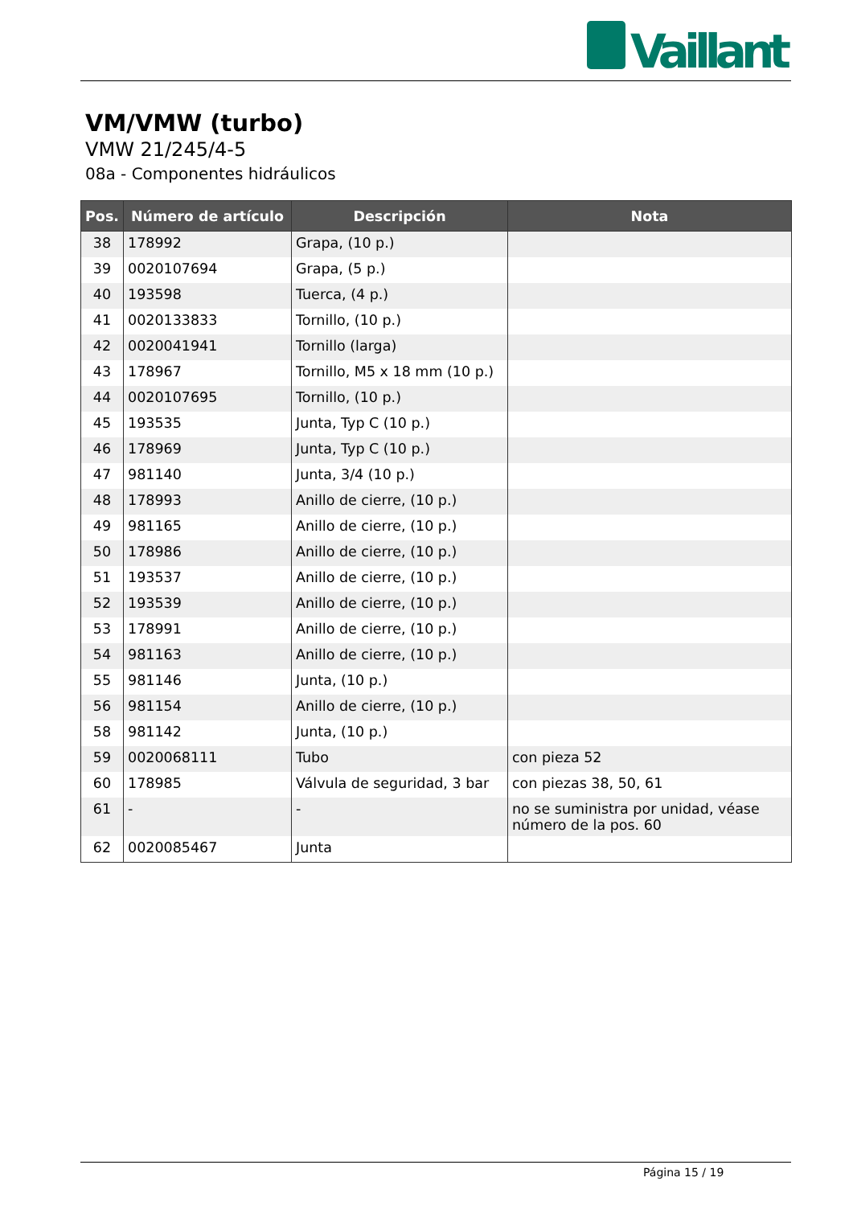Vaillant
VM/VMW (turbo)
VMW 21/245/4-5
08a - Componentes hidráulicos
| Pos. | Número de artículo | Descripción | Nota |
| --- | --- | --- | --- |
| 38 | 178992 | Grapa, (10 p.) | |
| 39 | 0020107694 | Grapa, (5 p.) | |
| 40 | 193598 | Tuerca, (4 p.) | |
| 41 | 0020133833 | Tornillo, (10 p.) | |
| 42 | 0020041941 | Tornillo (larga) | |
| 43 | 178967 | Tornillo, M5 x 18 mm (10 p.) | |
| 44 | 0020107695 | Tornillo, (10 p.) | |
| 45 | 193535 | Junta, Typ C (10 p.) | |
| 46 | 178969 | Junta, Typ C (10 p.) | |
| 47 | 981140 | Junta, 3/4 (10 p.) | |
| 48 | 178993 | Anillo de cierre, (10 p.) | |
| 49 | 981165 | Anillo de cierre, (10 p.) | |
| 50 | 178986 | Anillo de cierre, (10 p.) | |
| 51 | 193537 | Anillo de cierre, (10 p.) | |
| 52 | 193539 | Anillo de cierre, (10 p.) | |
| 53 | 178991 | Anillo de cierre, (10 p.) | |
| 54 | 981163 | Anillo de cierre, (10 p.) | |
| 55 | 981146 | Junta, (10 p.) | |
| 56 | 981154 | Anillo de cierre, (10 p.) | |
| 58 | 981142 | Junta, (10 p.) | |
| 59 | 0020068111 | Tubo | con pieza 52 |
| 60 | 178985 | Válvula de seguridad, 3 bar | con piezas 38, 50, 61 |
| 61 | - | - | no se suministra por unidad, véase número de la pos. 60 |
| 62 | 0020085467 | Junta | |
Página 15 / 19